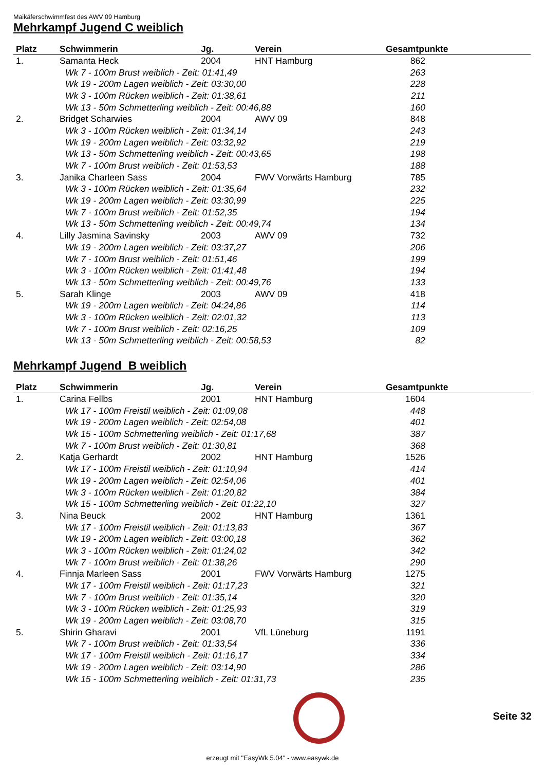Maikäferschwimmfest des AWV 09 Hamburg
Mehrkampf Jugend C weiblich
| Platz | Schwimmerin | Jg. | Verein | Gesamtpunkte |
| --- | --- | --- | --- | --- |
| 1. | Samanta Heck | 2004 | HNT Hamburg | 862 |
| | Wk 7 - 100m Brust weiblich - Zeit: 01:41,49 | | | 263 |
| | Wk 19 - 200m Lagen weiblich - Zeit: 03:30,00 | | | 228 |
| | Wk 3 - 100m Rücken weiblich - Zeit: 01:38,61 | | | 211 |
| | Wk 13 - 50m Schmetterling weiblich - Zeit: 00:46,88 | | | 160 |
| 2. | Bridget Scharwies | 2004 | AWV 09 | 848 |
| | Wk 3 - 100m Rücken weiblich - Zeit: 01:34,14 | | | 243 |
| | Wk 19 - 200m Lagen weiblich - Zeit: 03:32,92 | | | 219 |
| | Wk 13 - 50m Schmetterling weiblich - Zeit: 00:43,65 | | | 198 |
| | Wk 7 - 100m Brust weiblich - Zeit: 01:53,53 | | | 188 |
| 3. | Janika Charleen Sass | 2004 | FWV Vorwärts Hamburg | 785 |
| | Wk 3 - 100m Rücken weiblich - Zeit: 01:35,64 | | | 232 |
| | Wk 19 - 200m Lagen weiblich - Zeit: 03:30,99 | | | 225 |
| | Wk 7 - 100m Brust weiblich - Zeit: 01:52,35 | | | 194 |
| | Wk 13 - 50m Schmetterling weiblich - Zeit: 00:49,74 | | | 134 |
| 4. | Lilly Jasmina Savinsky | 2003 | AWV 09 | 732 |
| | Wk 19 - 200m Lagen weiblich - Zeit: 03:37,27 | | | 206 |
| | Wk 7 - 100m Brust weiblich - Zeit: 01:51,46 | | | 199 |
| | Wk 3 - 100m Rücken weiblich - Zeit: 01:41,48 | | | 194 |
| | Wk 13 - 50m Schmetterling weiblich - Zeit: 00:49,76 | | | 133 |
| 5. | Sarah Klinge | 2003 | AWV 09 | 418 |
| | Wk 19 - 200m Lagen weiblich - Zeit: 04:24,86 | | | 114 |
| | Wk 3 - 100m Rücken weiblich - Zeit: 02:01,32 | | | 113 |
| | Wk 7 - 100m Brust weiblich - Zeit: 02:16,25 | | | 109 |
| | Wk 13 - 50m Schmetterling weiblich - Zeit: 00:58,53 | | | 82 |
Mehrkampf Jugend B weiblich
| Platz | Schwimmerin | Jg. | Verein | Gesamtpunkte |
| --- | --- | --- | --- | --- |
| 1. | Carina Fellbs | 2001 | HNT Hamburg | 1604 |
| | Wk 17 - 100m Freistil weiblich - Zeit: 01:09,08 | | | 448 |
| | Wk 19 - 200m Lagen weiblich - Zeit: 02:54,08 | | | 401 |
| | Wk 15 - 100m Schmetterling weiblich - Zeit: 01:17,68 | | | 387 |
| | Wk 7 - 100m Brust weiblich - Zeit: 01:30,81 | | | 368 |
| 2. | Katja Gerhardt | 2002 | HNT Hamburg | 1526 |
| | Wk 17 - 100m Freistil weiblich - Zeit: 01:10,94 | | | 414 |
| | Wk 19 - 200m Lagen weiblich - Zeit: 02:54,06 | | | 401 |
| | Wk 3 - 100m Rücken weiblich - Zeit: 01:20,82 | | | 384 |
| | Wk 15 - 100m Schmetterling weiblich - Zeit: 01:22,10 | | | 327 |
| 3. | Nina Beuck | 2002 | HNT Hamburg | 1361 |
| | Wk 17 - 100m Freistil weiblich - Zeit: 01:13,83 | | | 367 |
| | Wk 19 - 200m Lagen weiblich - Zeit: 03:00,18 | | | 362 |
| | Wk 3 - 100m Rücken weiblich - Zeit: 01:24,02 | | | 342 |
| | Wk 7 - 100m Brust weiblich - Zeit: 01:38,26 | | | 290 |
| 4. | Finnja Marleen Sass | 2001 | FWV Vorwärts Hamburg | 1275 |
| | Wk 17 - 100m Freistil weiblich - Zeit: 01:17,23 | | | 321 |
| | Wk 7 - 100m Brust weiblich - Zeit: 01:35,14 | | | 320 |
| | Wk 3 - 100m Rücken weiblich - Zeit: 01:25,93 | | | 319 |
| | Wk 19 - 200m Lagen weiblich - Zeit: 03:08,70 | | | 315 |
| 5. | Shirin Gharavi | 2001 | VfL Lüneburg | 1191 |
| | Wk 7 - 100m Brust weiblich - Zeit: 01:33,54 | | | 336 |
| | Wk 17 - 100m Freistil weiblich - Zeit: 01:16,17 | | | 334 |
| | Wk 19 - 200m Lagen weiblich - Zeit: 03:14,90 | | | 286 |
| | Wk 15 - 100m Schmetterling weiblich - Zeit: 01:31,73 | | | 235 |
Seite 32
erzeugt mit "EasyWk 5.04" - www.easywk.de